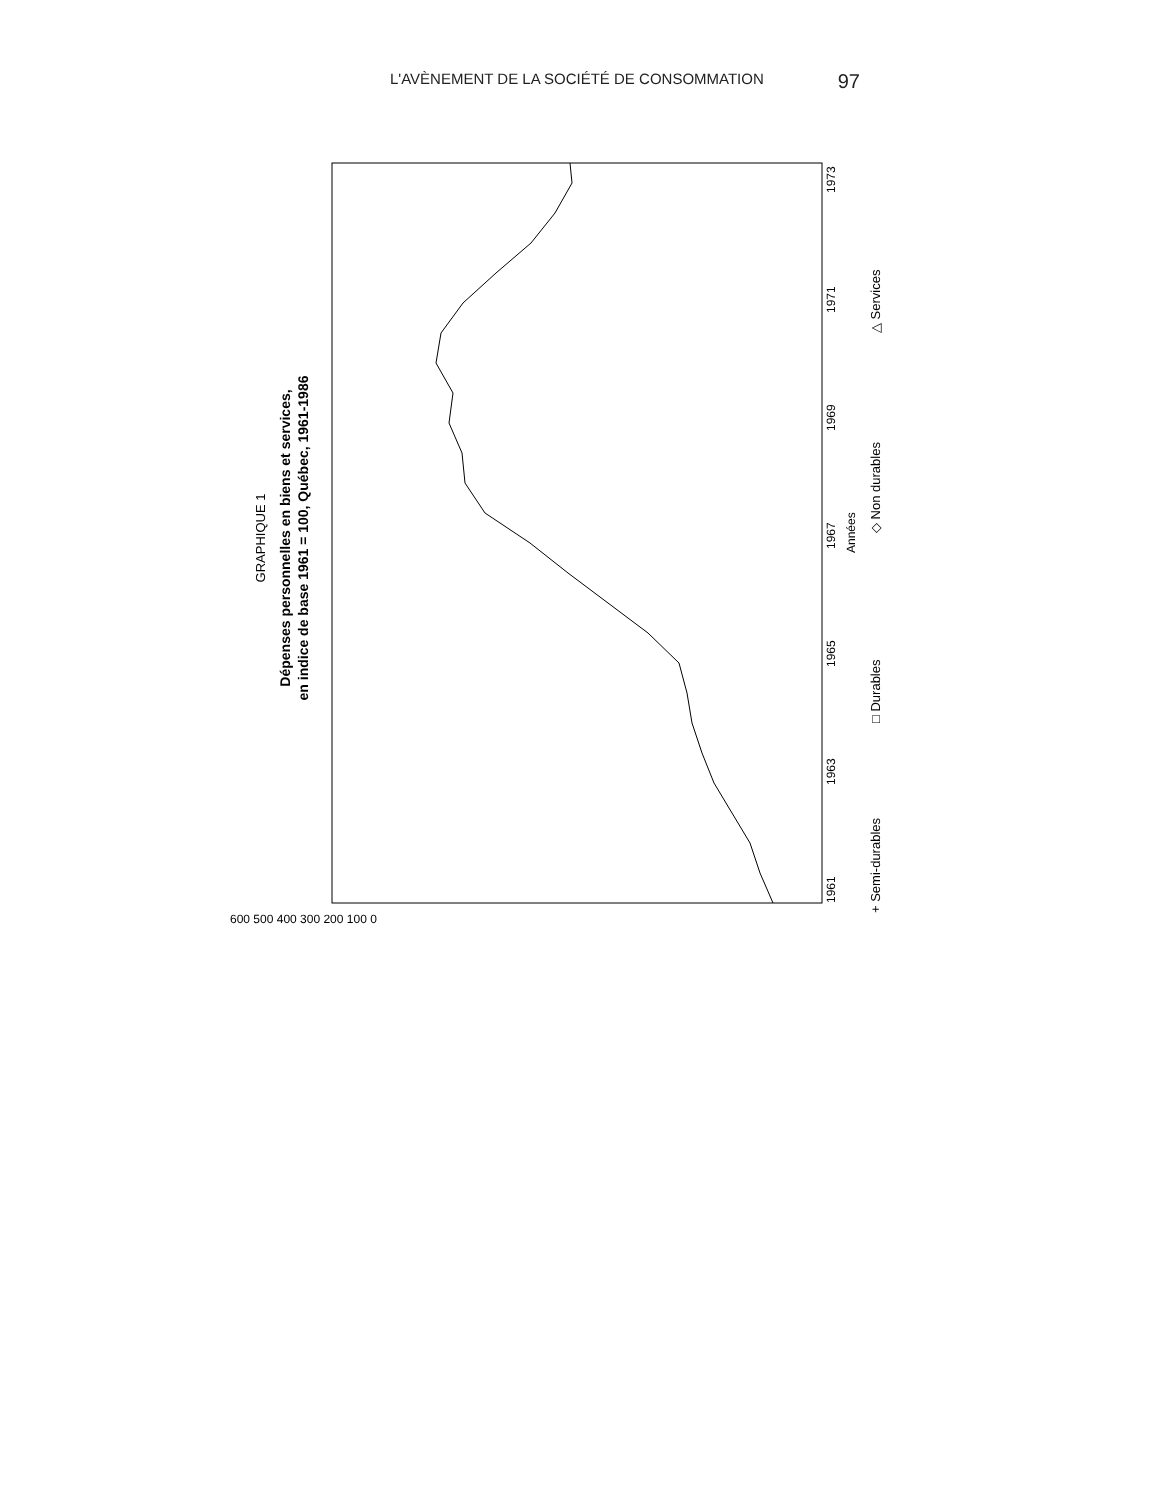L'AVÈNEMENT DE LA SOCIÉTÉ DE CONSOMMATION 97
GRAPHIQUE 1
Dépenses personnelles en biens et services,
en indice de base 1961 = 100, Québec, 1961-1986
1961
1963
1965
1967
1969
1971
1973
Années
+ Semi-durables
□ Durables
◇ Non durables
△ Services
600 500 400 300 200 100 0